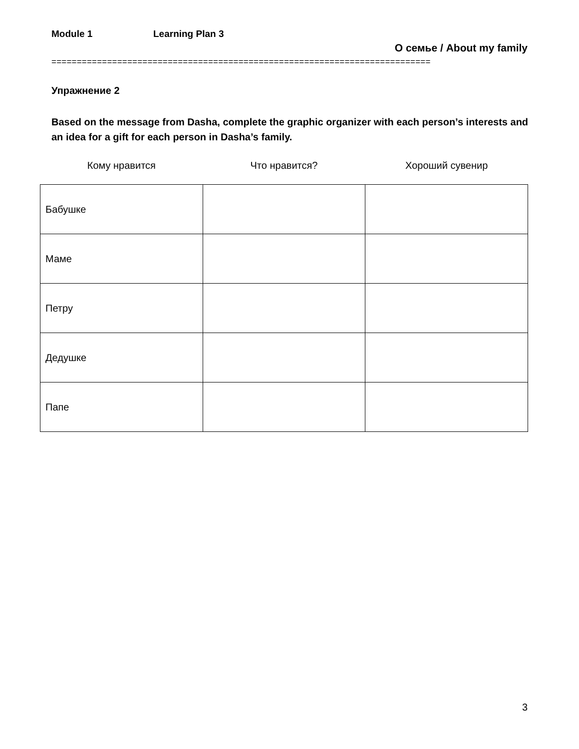Module 1 Learning Plan 3
О семье / About my family
===========================================================================
Упражнение 2
Based on the message from Dasha, complete the graphic organizer with each person’s interests and an idea for a gift for each person in Dasha’s family.
| Кому нравится | Что нравится? | Хороший сувенир |
| --- | --- | --- |
| Бабушке | | |
| Маме | | |
| Петру | | |
| Дедушке | | |
| Папе | | |
3